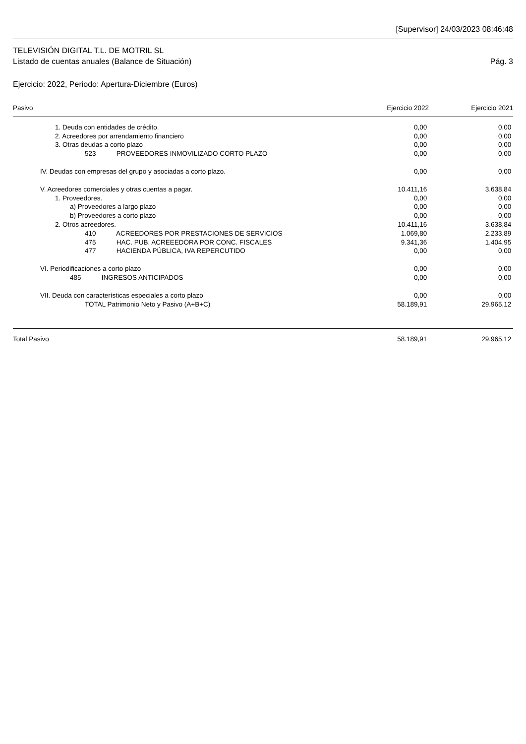[Supervisor] 24/03/2023 08:46:48
TELEVISIÓN DIGITAL T.L. DE MOTRIL SL
Listado de cuentas anuales (Balance de Situación) Pág. 3
Ejercicio: 2022, Periodo: Apertura-Diciembre (Euros)
| Pasivo | Ejercicio 2022 | Ejercicio 2021 |
| --- | --- | --- |
| 1. Deuda con entidades de crédito. | 0,00 | 0,00 |
| 2. Acreedores por arrendamiento financiero | 0,00 | 0,00 |
| 3. Otras deudas a corto plazo | 0,00 | 0,00 |
| 523 PROVEEDORES INMOVILIZADO CORTO PLAZO | 0,00 | 0,00 |
| IV. Deudas con empresas del grupo y asociadas a corto plazo. | 0,00 | 0,00 |
| V. Acreedores comerciales y otras cuentas a pagar. | 10.411,16 | 3.638,84 |
| 1. Proveedores. | 0,00 | 0,00 |
| a) Proveedores a largo plazo | 0,00 | 0,00 |
| b) Proveedores a corto plazo | 0,00 | 0,00 |
| 2. Otros acreedores. | 10.411,16 | 3.638,84 |
| 410 ACREEDORES POR PRESTACIONES DE SERVICIOS | 1.069,80 | 2.233,89 |
| 475 HAC. PUB. ACREEEDORA POR CONC. FISCALES | 9.341,36 | 1.404,95 |
| 477 HACIENDA PÚBLICA, IVA REPERCUTIDO | 0,00 | 0,00 |
| VI. Periodificaciones a corto plazo | 0,00 | 0,00 |
| 485 INGRESOS ANTICIPADOS | 0,00 | 0,00 |
| VII. Deuda con características especiales a corto plazo | 0,00 | 0,00 |
| TOTAL Patrimonio Neto y Pasivo (A+B+C) | 58.189,91 | 29.965,12 |
| Total Pasivo | 58.189,91 | 29.965,12 |